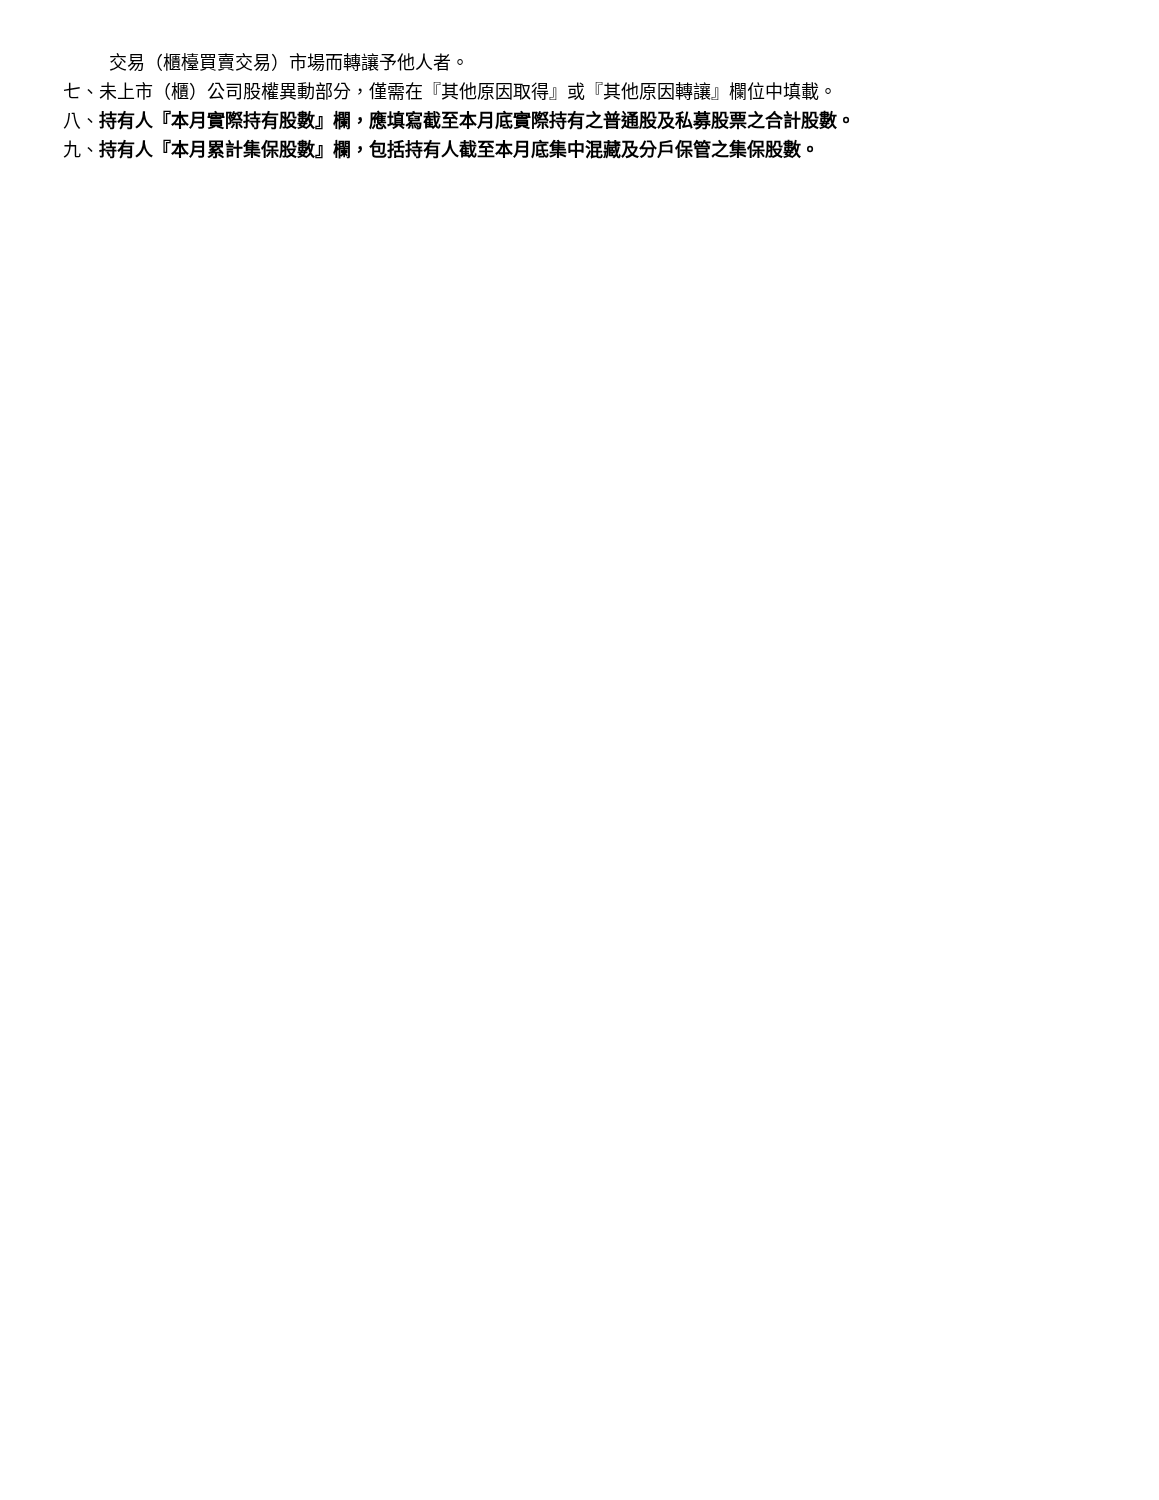交易（櫃檯買賣交易）市場而轉讓予他人者。
七、未上市（櫃）公司股權異動部分，僅需在『其他原因取得』或『其他原因轉讓』欄位中填載。
八、持有人『本月實際持有股數』欄，應填寫截至本月底實際持有之普通股及私募股票之合計股數。
九、持有人『本月累計集保股數』欄，包括持有人截至本月底集中混藏及分戶保管之集保股數。